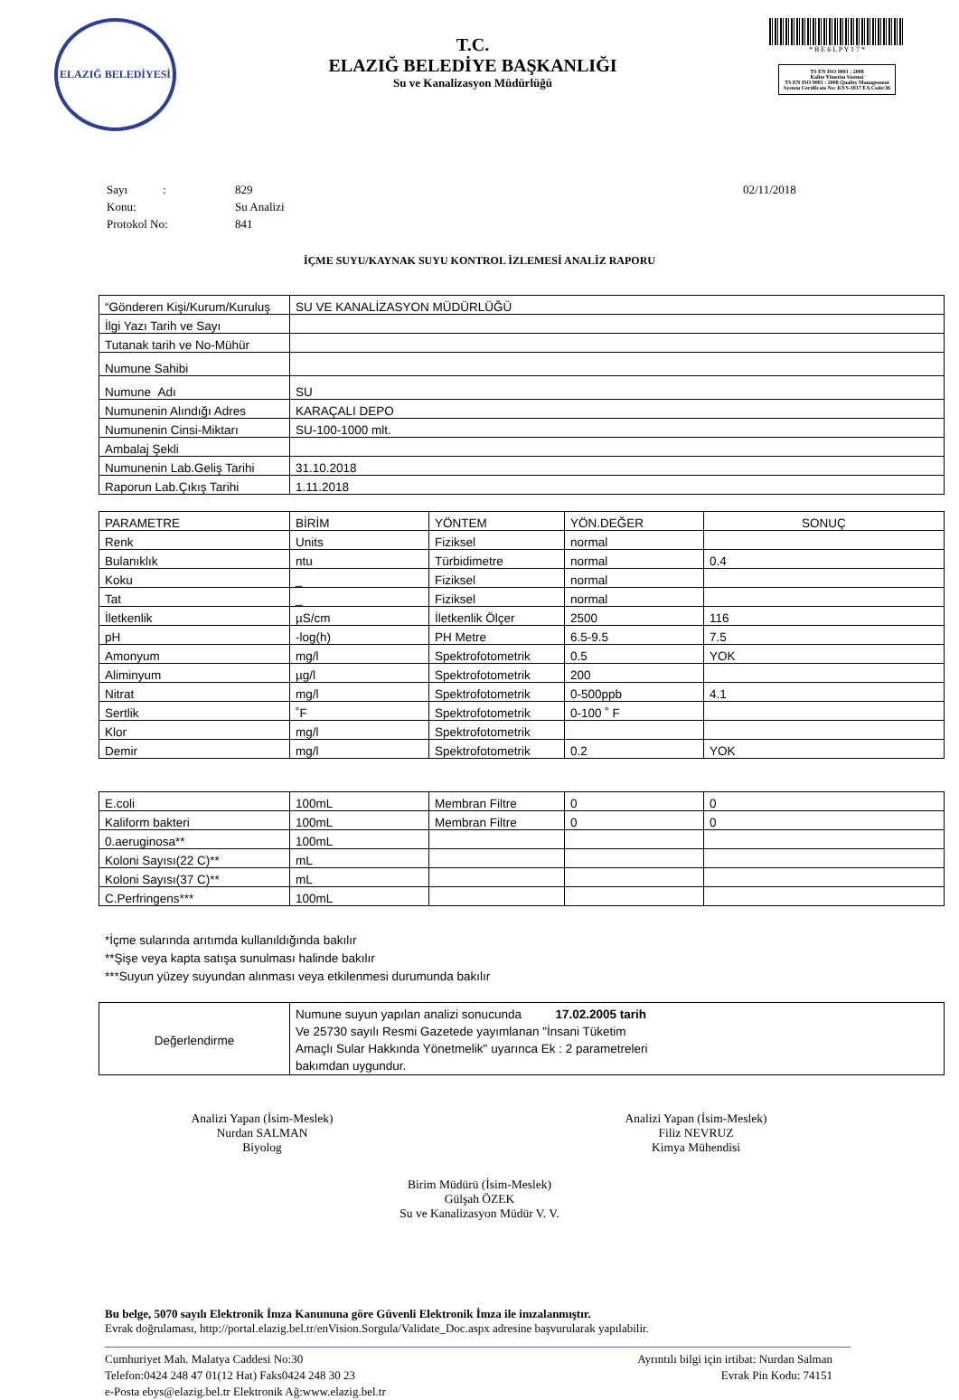ELAZIĞ BELEDİYESİ
T.C.
ELAZIĞ BELEDİYE BAŞKANLIĞI
Su ve Kanalizasyon Müdürlüğü
* B E 6 L P Y 1 7 *
TS EN ISO 9001 : 2008
Kalite Yönetim Sistemi
TS EN ISO 9001 : 2008 Quality Management System Certificate No: KYS-1817 EA Code:36
| Sayı : | 829 | 02/11/2018 |
| Konu: | Su Analizi | |
| Protokol No: | 841 | |
İÇME SUYU/KAYNAK SUYU KONTROL İZLEMESİ ANALİZ RAPORU
| “Gönderen Kişi/Kurum/Kuruluş | SU VE KANALİZASYON MÜDÜRLÜĞÜ |
| İlgi Yazı Tarih ve Sayı | |
| Tutanak tarih ve No-Mühür | |
| Numune Sahibi | |
| Numune Adı | SU |
| Numunenin Alındığı Adres | KARAÇALI DEPO |
| Numunenin Cinsi-Miktarı | SU-100-1000 mlt. |
| Ambalaj Şekli | |
| Numunenin Lab.Geliş Tarihi | 31.10.2018 |
| Raporun Lab.Çıkış Tarihi | 1.11.2018 |
| PARAMETRE | BİRİM | YÖNTEM | YÖN.DEĞER | SONUÇ |
| Renk | Units | Fiziksel | normal | |
| Bulanıklık | ntu | Türbidimetre | normal | 0.4 |
| Koku | _ | Fiziksel | normal | |
| Tat | _ | Fiziksel | normal | |
| İletkenlik | µS/cm | İletkenlik Ölçer | 2500 | 116 |
| pH | -log(h) | PH Metre | 6.5-9.5 | 7.5 |
| Amonyum | mg/l | Spektrofotometrik | 0.5 | YOK |
| Aliminyum | µg/l | Spektrofotometrik | 200 | |
| Nitrat | mg/l | Spektrofotometrik | 0-500ppb | 4.1 |
| Sertlik | ˚F | Spektrofotometrik | 0-100 ˚ F | |
| Klor | mg/l | Spektrofotometrik | | |
| Demir | mg/l | Spektrofotometrik | 0.2 | YOK |
| E.coli | 100mL | Membran Filtre | 0 | 0 |
| Kaliform bakteri | 100mL | Membran Filtre | 0 | 0 |
| 0.aeruginosa** | 100mL | | | |
| Koloni Sayısı(22 C)** | mL | | | |
| Koloni Sayısı(37 C)** | mL | | | |
| C.Perfringens*** | 100mL | | | |
*İçme sularında arıtımda kullanıldığında bakılır
**Şişe veya kapta satışa sunulması halinde bakılır
***Suyun yüzey suyundan alınması veya etkilenmesi durumunda bakılır
| Değerlendirme | Numune suyun yapılan analizi sonucunda 17.02.2005 tarih Ve 25730 sayılı Resmi Gazetede yayımlanan "İnsani Tüketim Amaçlı Sular Hakkında Yönetmelik" uyarınca Ek : 2 parametreleri bakımdan uygundur. |
Analizi Yapan (İsim-Meslek)
Nurdan SALMAN
Biyolog
Analizi Yapan (İsim-Meslek)
Filiz NEVRUZ
Kimya Mühendisi
Birim Müdürü (İsim-Meslek)
Gülşah ÖZEK
Su ve Kanalizasyon Müdür V. V.
Bu belge, 5070 sayılı Elektronik İmza Kanununa göre Güvenli Elektronik İmza ile imzalanmıştır.
Evrak doğrulaması, http://portal.elazig.bel.tr/enVision.Sorgula/Validate_Doc.aspx adresine başvurularak yapılabilir.
Cumhuriyet Mah. Malatya Caddesi No:30
Telefon:0424 248 47 01(12 Hat) Faks0424 248 30 23
e-Posta ebys@elazig.bel.tr Elektronik Ağ:www.elazig.bel.tr
Ayrıntılı bilgi için irtibat: Nurdan Salman
Evrak Pin Kodu: 74151